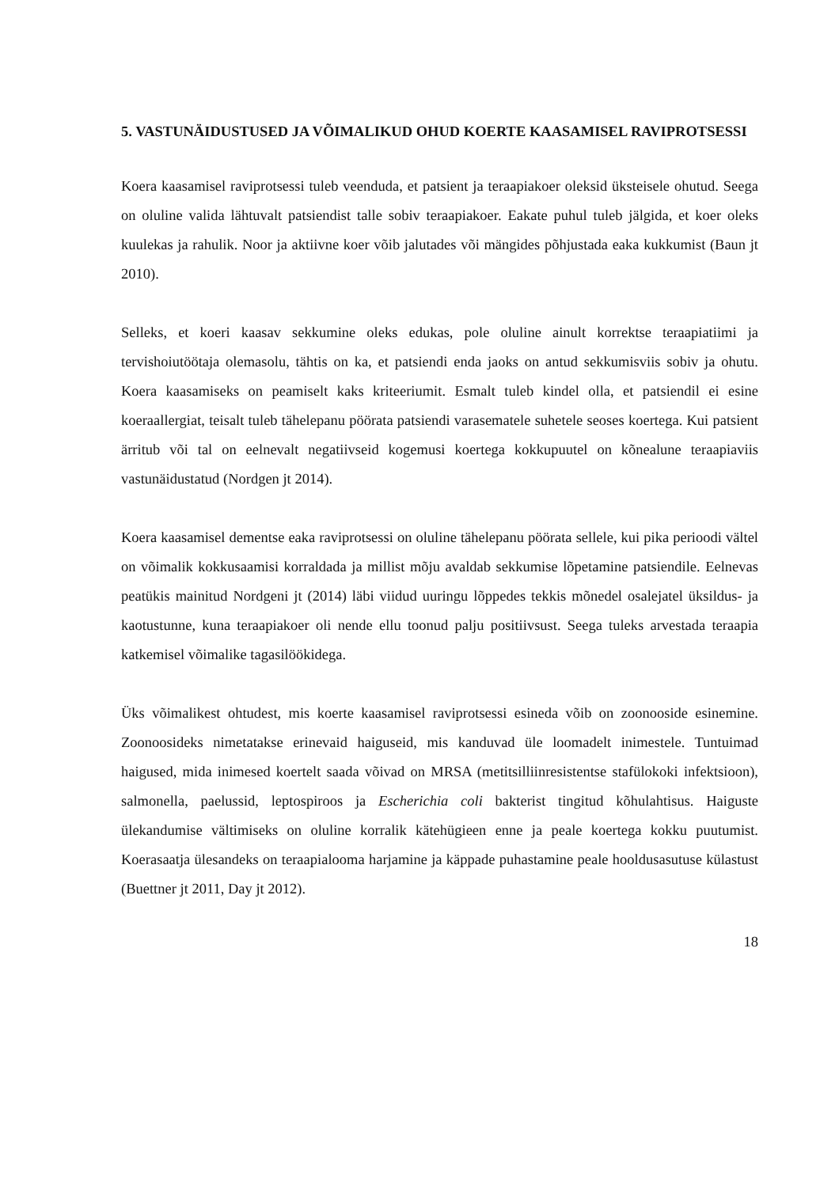5. VASTUNÄIDUSTUSED JA VÕIMALIKUD OHUD KOERTE KAASAMISEL RAVIPROTSESSI
Koera kaasamisel raviprotsessi tuleb veenduda, et patsient ja teraapiakoer oleksid üksteisele ohutud. Seega on oluline valida lähtuvalt patsiendist talle sobiv teraapiakoer. Eakate puhul tuleb jälgida, et koer oleks kuulekas ja rahulik. Noor ja aktiivne koer võib jalutades või mängides põhjustada eaka kukkumist (Baun jt 2010).
Selleks, et koeri kaasav sekkumine oleks edukas, pole oluline ainult korrektse teraapiatiimi ja tervishoiutöötaja olemasolu, tähtis on ka, et patsiendi enda jaoks on antud sekkumisviis sobiv ja ohutu. Koera kaasamiseks on peamiselt kaks kriteeriumit. Esmalt tuleb kindel olla, et patsiendil ei esine koeraallergiat, teisalt tuleb tähelepanu pöörata patsiendi varasematele suhetele seoses koertega. Kui patsient ärritub või tal on eelnevalt negatiivseid kogemusi koertega kokkupuutel on kõnealune teraapiaviis vastunäidustatud (Nordgen jt 2014).
Koera kaasamisel dementse eaka raviprotsessi on oluline tähelepanu pöörata sellele, kui pika perioodi vältel on võimalik kokkusaamisi korraldada ja millist mõju avaldab sekkumise lõpetamine patsiendile. Eelnevas peatükis mainitud Nordgeni jt (2014) läbi viidud uuringu lõppedes tekkis mõnedel osalejatel üksildus- ja kaotustunne, kuna teraapiakoer oli nende ellu toonud palju positiivsust. Seega tuleks arvestada teraapia katkemisel võimalike tagasilöökidega.
Üks võimalikest ohtudest, mis koerte kaasamisel raviprotsessi esineda võib on zoonooside esinemine. Zoonoosideks nimetatakse erinevaid haiguseid, mis kanduvad üle loomadelt inimestele. Tuntuimad haigused, mida inimesed koertelt saada võivad on MRSA (metitsilliinresistentse stafülokoki infektsioon), salmonella, paelussid, leptospiroos ja Escherichia coli bakterist tingitud kõhulahtisus. Haiguste ülekandumise vältimiseks on oluline korralik kätehügieen enne ja peale koertega kokku puutumist. Koerasaatja ülesandeks on teraapialooma harjamine ja käppade puhastamine peale hooldusasutuse külastust (Buettner jt 2011, Day jt 2012).
18